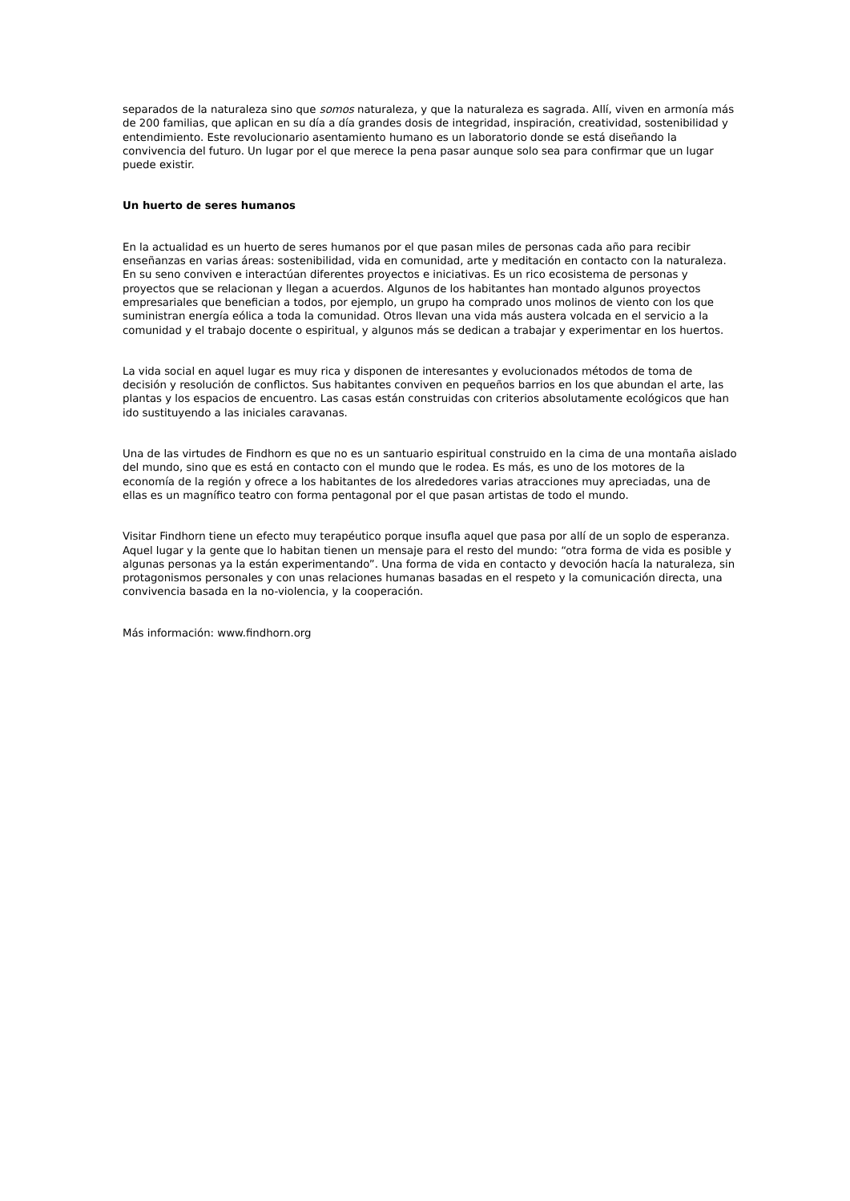separados de la naturaleza sino que somos naturaleza, y que la naturaleza es sagrada. Allí, viven en armonía más de 200 familias, que aplican en su día a día grandes dosis de integridad, inspiración, creatividad, sostenibilidad y entendimiento. Este revolucionario asentamiento humano es un laboratorio donde se está diseñando la convivencia del futuro. Un lugar por el que merece la pena pasar aunque solo sea para confirmar que un lugar puede existir.
Un huerto de seres humanos
En la actualidad es un huerto de seres humanos por el que pasan miles de personas cada año para recibir enseñanzas en varias áreas: sostenibilidad, vida en comunidad, arte y meditación en contacto con la naturaleza. En su seno conviven e interactúan diferentes proyectos e iniciativas. Es un rico ecosistema de personas y proyectos que se relacionan y llegan a acuerdos. Algunos de los habitantes han montado algunos proyectos empresariales que benefician a todos, por ejemplo, un grupo ha comprado unos molinos de viento con los que suministran energía eólica a toda la comunidad. Otros llevan una vida más austera volcada en el servicio a la comunidad y el trabajo docente o espiritual, y algunos más se dedican a trabajar y experimentar en los huertos.
La vida social en aquel lugar es muy rica y disponen de interesantes y evolucionados métodos de toma de decisión y resolución de conflictos. Sus habitantes conviven en pequeños barrios en los que abundan el arte, las plantas y los espacios de encuentro. Las casas están construidas con criterios absolutamente ecológicos que han ido sustituyendo a las iniciales caravanas.
Una de las virtudes de Findhorn es que no es un santuario espiritual construido en la cima de una montaña aislado del mundo, sino que es está en contacto con el mundo que le rodea. Es más, es uno de los motores de la economía de la región y ofrece a los habitantes de los alrededores varias atracciones muy apreciadas, una de ellas es un magnífico teatro con forma pentagonal por el que pasan artistas de todo el mundo.
Visitar Findhorn tiene un efecto muy terapéutico porque insufla aquel que pasa por allí de un soplo de esperanza. Aquel lugar y la gente que lo habitan tienen un mensaje para el resto del mundo: “otra forma de vida es posible y algunas personas ya la están experimentando”. Una forma de vida en contacto y devoción hacía la naturaleza, sin protagonismos personales y con unas relaciones humanas basadas en el respeto y la comunicación directa, una convivencia basada en la no-violencia, y la cooperación.
Más información: www.findhorn.org